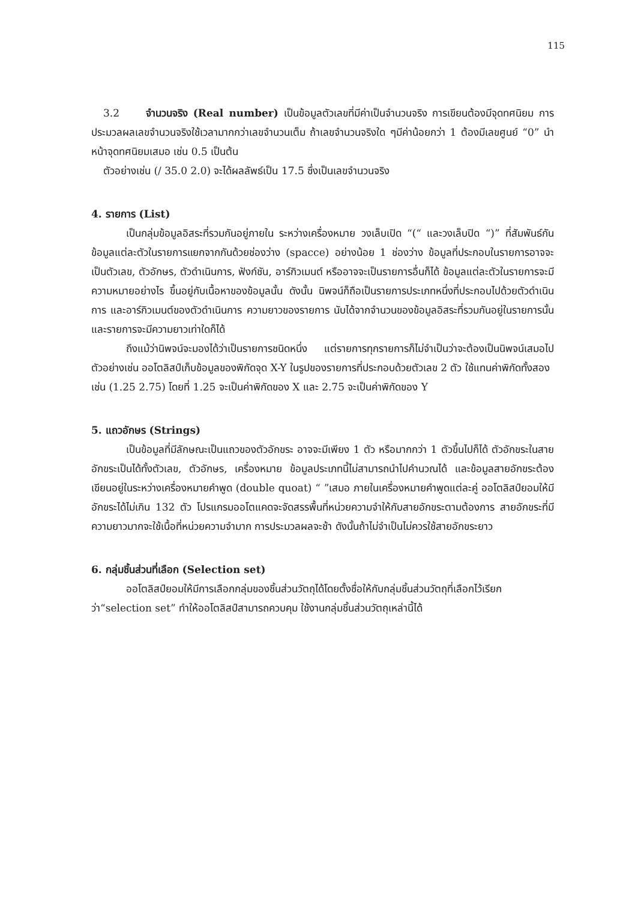115
3.2 จำนวนจริง (Real number) เป็นข้อมูลตัวเลขที่มีค่าเป็นจำนวนจริง การเขียนต้องมีจุดทศนิยม การประมวลผลเลขจำนวนจริงใช้เวลามากกว่าเลขจำนวนเต็ม ถ้าเลขจำนวนจริงใด ๆมีค่าน้อยกว่า 1 ต้องมีเลขศูนย์ “0” นำหน้าจุดทศนิยมเสมอ เช่น 0.5 เป็นต้น
ตัวอย่างเช่น (/ 35.0 2.0) จะได้ผลลัพธ์เป็น 17.5 ซึ่งเป็นเลขจำนวนจริง
4. รายการ (List)
เป็นกลุ่มข้อมูลอิสระที่รวมกันอยู่ภายใน ระหว่างเครื่องหมาย วงเล็บเปิด “(“ และวงเล็บปิด “)” ที่สัมพันธ์กัน ข้อมูลแต่ละตัวในรายการแยกจากกันด้วยช่องว่าง (spacce) อย่างน้อย 1 ช่องว่าง ข้อมูลที่ประกอบในรายการอาจจะเป็นตัวเลข, ตัวอักษร, ตัวดำเนินการ, ฟังก์ชัน, อาร์กิวเมนต์ หรืออาจจะเป็นรายการอื่นก็ได้ ข้อมูลแต่ละตัวในรายการจะมีความหมายอย่างไร ขึ้นอยู่กับเนื้อหาของข้อมูลนั้น ดังนั้น นิพจน์ก็ถือเป็นรายการประเภทหนึ่งที่ประกอบไปด้วยตัวดำเนินการ และอาร์กิวเมนต์ของตัวดำเนินการ ความยาวของรายการ นับได้จากจำนวนของข้อมูลอิสระที่รวมกันอยู่ในรายการนั้น และรายการจะมีความยาวเท่าใดก็ได้
ถึงแม้ว่านิพจน์จะมองได้ว่าเป็นรายการชนิดหนึ่ง แต่รายการทุกรายการก็ไม่จำเป็นว่าจะต้องเป็นนิพจน์เสมอไป ตัวอย่างเช่น ออโตลิสป์เก็บข้อมูลของพิกัดจุด X-Y ในรูปของรายการที่ประกอบด้วยตัวเลข 2 ตัว ใช้แทนค่าพิกัดทั้งสอง
เช่น (1.25 2.75) โดยที่ 1.25 จะเป็นค่าพิกัดของ X และ 2.75 จะเป็นค่าพิกัดของ Y
5. แถวอักษร (Strings)
เป็นข้อมูลที่มีลักษณะเป็นแถวของตัวอักขระ อาจจะมีเพียง 1 ตัว หรือมากกว่า 1 ตัวขึ้นไปก็ได้ ตัวอักขระในสายอักขระเป็นได้ทั้งตัวเลข, ตัวอักษร, เครื่องหมาย ข้อมูลประเภทนี้ไม่สามารถนำไปคำนวณได้ และข้อมูลสายอักขระต้องเขียนอยู่ในระหว่างเครื่องหมายคำพูด (double quoat) “ ”เสมอ ภายในเครื่องหมายคำพูดแต่ละคู่ ออโตลิสป์ยอมให้มีอักขระได้ไม่เกิน 132 ตัว โปรแกรมออโตแคดจะจัดสรรพื้นที่หน่วยความจำให้กับสายอักขระตามต้องการ สายอักขระที่มีความยาวมากจะใช้เนื้อที่หน่วยความจำมาก การประมวลผลจะช้า ดังนั้นถ้าไม่จำเป็นไม่ควรใช้สายอักขระยาว
6. กลุ่มชิ้นส่วนที่เลือก (Selection set)
ออโตลิสป์ยอมให้มีการเลือกกลุ่มของชิ้นส่วนวัตถุได้โดยตั้งชื่อให้กับกลุ่มชิ้นส่วนวัตถุที่เลือกไว้เรียกว่า“selection set” ทำให้ออโตลิสป์สามารถควบคุม ใช้งานกลุ่มชิ้นส่วนวัตถุเหล่านี้ได้